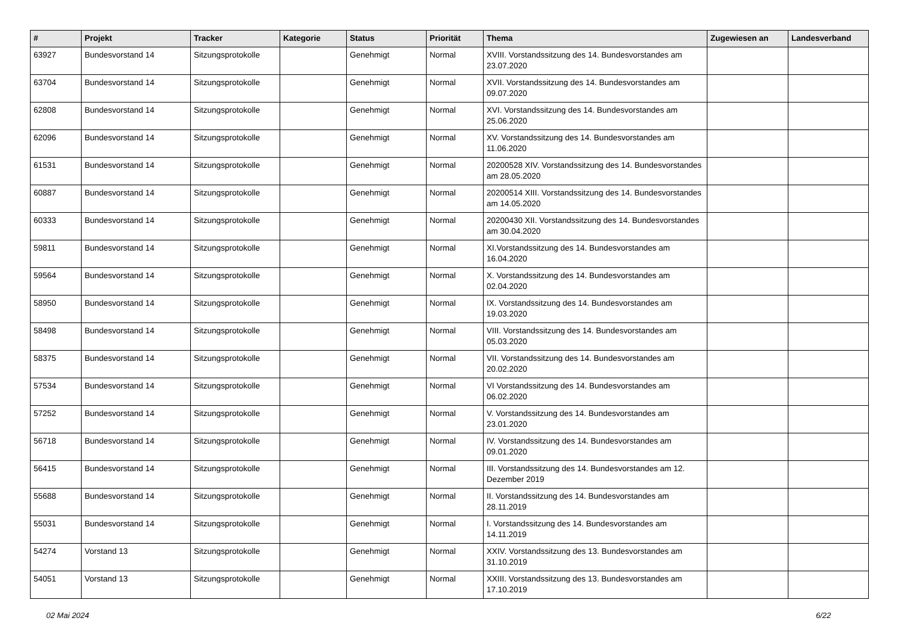| # | Projekt | Tracker | Kategorie | Status | Priorität | Thema | Zugewiesen an | Landesverband |
| --- | --- | --- | --- | --- | --- | --- | --- | --- |
| 63927 | Bundesvorstand 14 | Sitzungsprotokolle | | Genehmigt | Normal | XVIII. Vorstandssitzung des 14. Bundesvorstandes am 23.07.2020 | | |
| 63704 | Bundesvorstand 14 | Sitzungsprotokolle | | Genehmigt | Normal | XVII. Vorstandssitzung des 14. Bundesvorstandes am 09.07.2020 | | |
| 62808 | Bundesvorstand 14 | Sitzungsprotokolle | | Genehmigt | Normal | XVI. Vorstandssitzung des 14. Bundesvorstandes am 25.06.2020 | | |
| 62096 | Bundesvorstand 14 | Sitzungsprotokolle | | Genehmigt | Normal | XV. Vorstandssitzung des 14. Bundesvorstandes am 11.06.2020 | | |
| 61531 | Bundesvorstand 14 | Sitzungsprotokolle | | Genehmigt | Normal | 20200528 XIV. Vorstandssitzung des 14. Bundesvorstandes am 28.05.2020 | | |
| 60887 | Bundesvorstand 14 | Sitzungsprotokolle | | Genehmigt | Normal | 20200514 XIII. Vorstandssitzung des 14. Bundesvorstandes am 14.05.2020 | | |
| 60333 | Bundesvorstand 14 | Sitzungsprotokolle | | Genehmigt | Normal | 20200430 XII. Vorstandssitzung des 14. Bundesvorstandes am 30.04.2020 | | |
| 59811 | Bundesvorstand 14 | Sitzungsprotokolle | | Genehmigt | Normal | XI.Vorstandssitzung des 14. Bundesvorstandes am 16.04.2020 | | |
| 59564 | Bundesvorstand 14 | Sitzungsprotokolle | | Genehmigt | Normal | X. Vorstandssitzung des 14. Bundesvorstandes am 02.04.2020 | | |
| 58950 | Bundesvorstand 14 | Sitzungsprotokolle | | Genehmigt | Normal | IX. Vorstandssitzung des 14. Bundesvorstandes am 19.03.2020 | | |
| 58498 | Bundesvorstand 14 | Sitzungsprotokolle | | Genehmigt | Normal | VIII. Vorstandssitzung des 14. Bundesvorstandes am 05.03.2020 | | |
| 58375 | Bundesvorstand 14 | Sitzungsprotokolle | | Genehmigt | Normal | VII. Vorstandssitzung des 14. Bundesvorstandes am 20.02.2020 | | |
| 57534 | Bundesvorstand 14 | Sitzungsprotokolle | | Genehmigt | Normal | VI Vorstandssitzung des 14. Bundesvorstandes am 06.02.2020 | | |
| 57252 | Bundesvorstand 14 | Sitzungsprotokolle | | Genehmigt | Normal | V. Vorstandssitzung des 14. Bundesvorstandes am 23.01.2020 | | |
| 56718 | Bundesvorstand 14 | Sitzungsprotokolle | | Genehmigt | Normal | IV. Vorstandssitzung des 14. Bundesvorstandes am 09.01.2020 | | |
| 56415 | Bundesvorstand 14 | Sitzungsprotokolle | | Genehmigt | Normal | III. Vorstandssitzung des 14. Bundesvorstandes am 12. Dezember 2019 | | |
| 55688 | Bundesvorstand 14 | Sitzungsprotokolle | | Genehmigt | Normal | II. Vorstandssitzung des 14. Bundesvorstandes am 28.11.2019 | | |
| 55031 | Bundesvorstand 14 | Sitzungsprotokolle | | Genehmigt | Normal | I. Vorstandssitzung des 14. Bundesvorstandes am 14.11.2019 | | |
| 54274 | Vorstand 13 | Sitzungsprotokolle | | Genehmigt | Normal | XXIV. Vorstandssitzung des 13. Bundesvorstandes am 31.10.2019 | | |
| 54051 | Vorstand 13 | Sitzungsprotokolle | | Genehmigt | Normal | XXIII. Vorstandssitzung des 13. Bundesvorstandes am 17.10.2019 | | |
02 Mai 2024 6/22